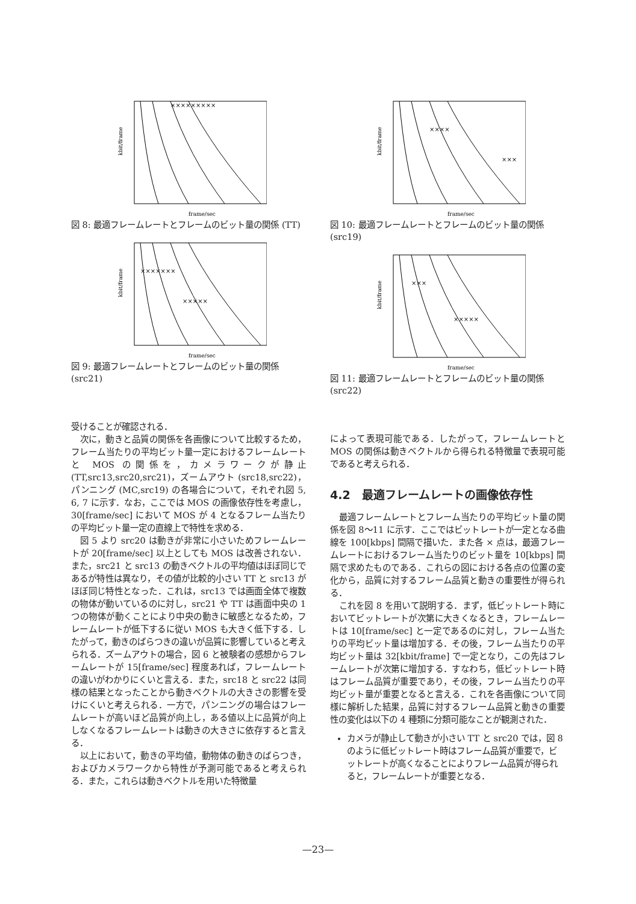kbit/frame
frame/sec
×××××××××
図 8: 最適フレームレートとフレームのビット量の関係 (TT)
kbit/frame
frame/sec
×××××××
×××××
図 9: 最適フレームレートとフレームのビット量の関係 (src21)
受けることが確認される．
次に，動きと品質の関係を各画像について比較するため，フレーム当たりの平均ビット量一定におけるフレームレートと MOS の関係を，カメラワークが静止(TT,src13,src20,src21)，ズームアウト (src18,src22)，パンニング (MC,src19) の各場合について，それぞれ図 5, 6, 7 に示す．なお，ここでは MOS の画像依存性を考慮し，30[frame/sec] において MOS が 4 となるフレーム当たりの平均ビット量一定の直線上で特性を求める．
図 5 より src20 は動きが非常に小さいためフレームレートが 20[frame/sec] 以上としても MOS は改善されない．また，src21 と src13 の動きベクトルの平均値はほぼ同じであるが特性は異なり，その値が比較的小さい TT と src13 がほぼ同じ特性となった．これは，src13 では画面全体で複数の物体が動いているのに対し，src21 や TT は画面中央の 1 つの物体が動くことにより中央の動きに敏感となるため，フレームレートが低下するに従い MOS も大きく低下する．したがって，動きのばらつきの違いが品質に影響していると考えられる．ズームアウトの場合，図 6 と被験者の感想からフレームレートが 15[frame/sec] 程度あれば，フレームレートの違いがわかりにくいと言える．また，src18 と src22 は同様の結果となったことから動きベクトルの大きさの影響を受けにくいと考えられる．一方で，パンニングの場合はフレームレートが高いほど品質が向上し，ある値以上に品質が向上しなくなるフレームレートは動きの大きさに依存すると言える．
以上において，動きの平均値，動物体の動きのばらつき，およびカメラワークから特性が予測可能であると考えられる．また，これらは動きベクトルを用いた特徴量
kbit/frame
frame/sec
××××
×××
図 10: 最適フレームレートとフレームのビット量の関係 (src19)
kbit/frame
frame/sec
×××
×××××
図 11: 最適フレームレートとフレームのビット量の関係 (src22)
によって表現可能である．したがって，フレームレートと MOS の関係は動きベクトルから得られる特徴量で表現可能であると考えられる．
4.2　最適フレームレートの画像依存性
最適フレームレートとフレーム当たりの平均ビット量の関係を図 8～11 に示す．ここではビットレートが一定となる曲線を 100[kbps] 間隔で描いた．また各 × 点は，最適フレームレートにおけるフレーム当たりのビット量を 10[kbps] 間隔で求めたものである．これらの図における各点の位置の変化から，品質に対するフレーム品質と動きの重要性が得られる．
これを図 8 を用いて説明する．まず，低ビットレート時においてビットレートが次第に大きくなるとき，フレームレートは 10[frame/sec] と一定であるのに対し，フレーム当たりの平均ビット量は増加する．その後，フレーム当たりの平均ビット量は 32[kbit/frame] で一定となり，この先はフレームレートが次第に増加する．すなわち，低ビットレート時はフレーム品質が重要であり，その後，フレーム当たりの平均ビット量が重要となると言える．これを各画像について同様に解析した結果，品質に対するフレーム品質と動きの重要性の変化は以下の 4 種類に分類可能なことが観測された．
カメラが静止して動きが小さい TT と src20 では，図 8 のように低ビットレート時はフレーム品質が重要で，ビットレートが高くなることによりフレーム品質が得られると，フレームレートが重要となる．
—23—